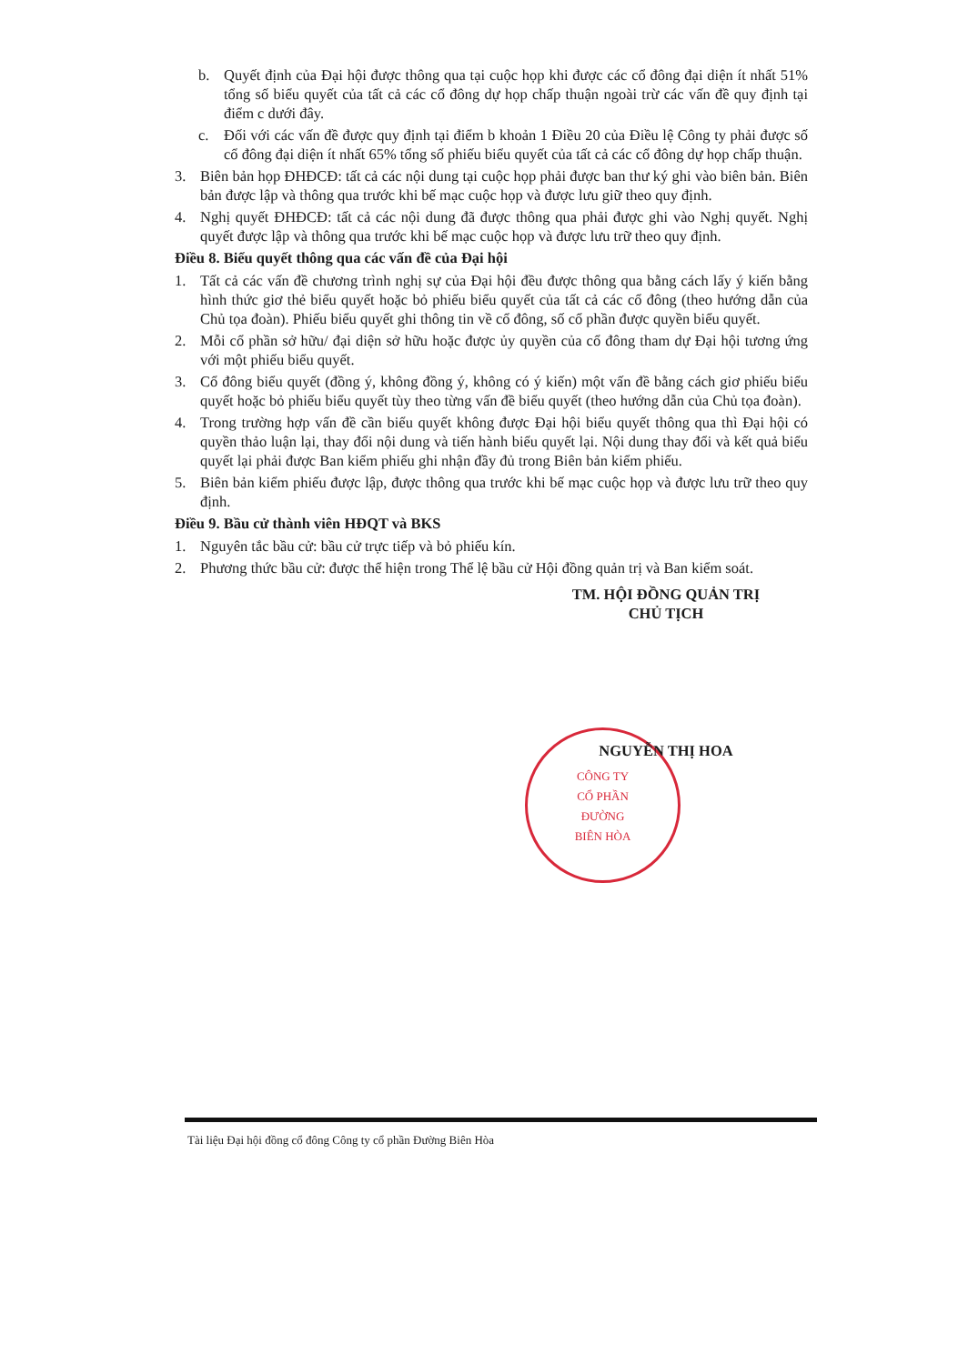CÔNG TY
CỔ PHẦN
ĐƯỜNG
BIÊN HÒA
b. Quyết định của Đại hội được thông qua tại cuộc họp khi được các cổ đông đại diện ít nhất 51% tổng số biểu quyết của tất cả các cổ đông dự họp chấp thuận ngoài trừ các vấn đề quy định tại điểm c dưới đây.
c. Đối với các vấn đề được quy định tại điểm b khoản 1 Điều 20 của Điều lệ Công ty phải được số cổ đông đại diện ít nhất 65% tổng số phiếu biểu quyết của tất cả các cổ đông dự họp chấp thuận.
3. Biên bản họp ĐHĐCĐ: tất cả các nội dung tại cuộc họp phải được ban thư ký ghi vào biên bản. Biên bản được lập và thông qua trước khi bế mạc cuộc họp và được lưu giữ theo quy định.
4. Nghị quyết ĐHĐCĐ: tất cả các nội dung đã được thông qua phải được ghi vào Nghị quyết. Nghị quyết được lập và thông qua trước khi bế mạc cuộc họp và được lưu trữ theo quy định.
Điều 8. Biểu quyết thông qua các vấn đề của Đại hội
1. Tất cả các vấn đề chương trình nghị sự của Đại hội đều được thông qua bằng cách lấy ý kiến bằng hình thức giơ thẻ biểu quyết hoặc bỏ phiếu biểu quyết của tất cả các cổ đông (theo hướng dẫn của Chủ tọa đoàn). Phiếu biểu quyết ghi thông tin về cổ đông, số cổ phần được quyền biểu quyết.
2. Mỗi cổ phần sở hữu/ đại diện sở hữu hoặc được ủy quyền của cổ đông tham dự Đại hội tương ứng với một phiếu biểu quyết.
3. Cổ đông biểu quyết (đồng ý, không đồng ý, không có ý kiến) một vấn đề bằng cách giơ phiếu biểu quyết hoặc bỏ phiếu biểu quyết tùy theo từng vấn đề biểu quyết (theo hướng dẫn của Chủ tọa đoàn).
4. Trong trường hợp vấn đề cần biểu quyết không được Đại hội biểu quyết thông qua thì Đại hội có quyền thảo luận lại, thay đổi nội dung và tiến hành biểu quyết lại. Nội dung thay đổi và kết quả biểu quyết lại phải được Ban kiểm phiếu ghi nhận đầy đủ trong Biên bản kiểm phiếu.
5. Biên bản kiểm phiếu được lập, được thông qua trước khi bế mạc cuộc họp và được lưu trữ theo quy định.
Điều 9. Bầu cử thành viên HĐQT và BKS
1. Nguyên tắc bầu cử: bầu cử trực tiếp và bỏ phiếu kín.
2. Phương thức bầu cử: được thể hiện trong Thể lệ bầu cử Hội đồng quản trị và Ban kiểm soát.
TM. HỘI ĐỒNG QUẢN TRỊ
CHỦ TỊCH
NGUYỄN THỊ HOA
Tài liệu Đại hội đồng cổ đông Công ty cổ phần Đường Biên Hòa